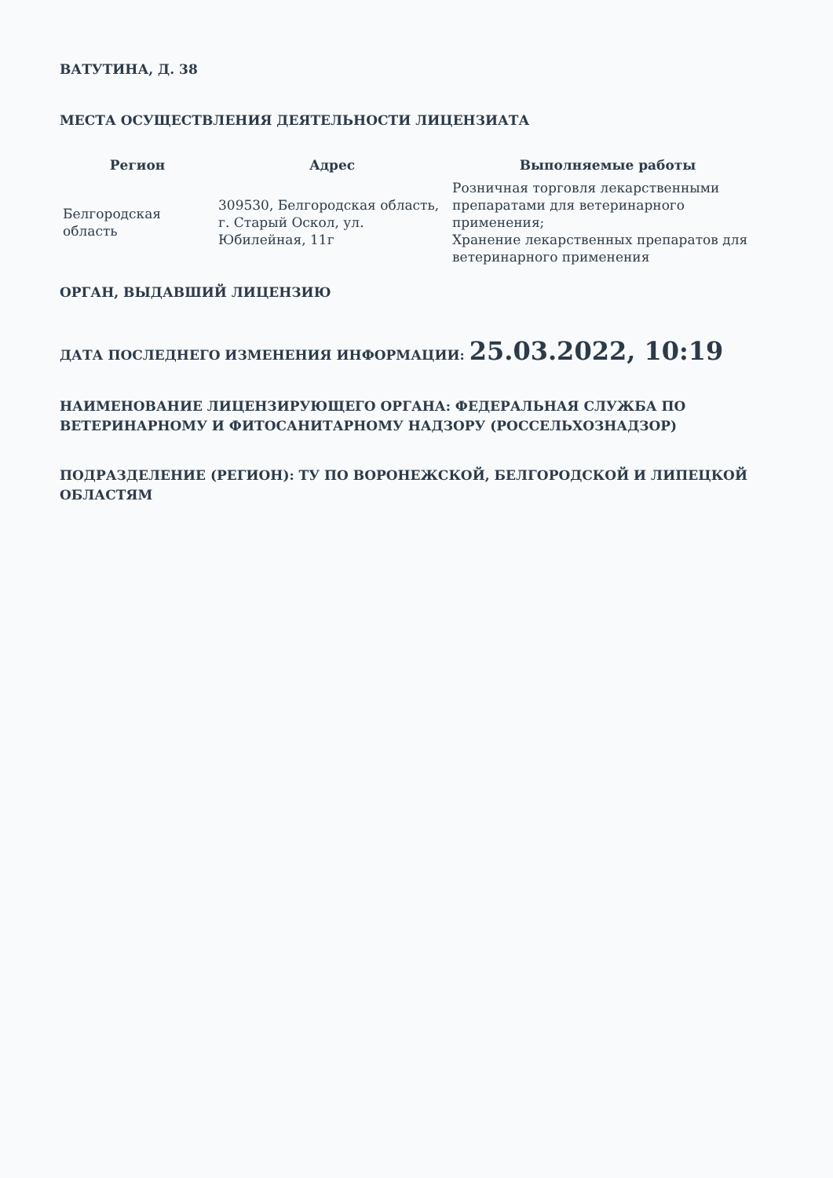ВАТУТИНА, Д. 38
МЕСТА ОСУЩЕСТВЛЕНИЯ ДЕЯТЕЛЬНОСТИ ЛИЦЕНЗИАТА
| Регион | Адрес | Выполняемые работы |
| --- | --- | --- |
| Белгородская область | 309530, Белгородская область, г. Старый Оскол, ул. Юбилейная, 11г | Розничная торговля лекарственными препаратами для ветеринарного применения; Хранение лекарственных препаратов для ветеринарного применения |
ОРГАН, ВЫДАВШИЙ ЛИЦЕНЗИЮ
ДАТА ПОСЛЕДНЕГО ИЗМЕНЕНИЯ ИНФОРМАЦИИ: 25.03.2022, 10:19
НАИМЕНОВАНИЕ ЛИЦЕНЗИРУЮЩЕГО ОРГАНА: ФЕДЕРАЛЬНАЯ СЛУЖБА ПО ВЕТЕРИНАРНОМУ И ФИТОСАНИТАРНОМУ НАДЗОРУ (РОССЕЛЬХОЗНАДЗОР)
ПОДРАЗДЕЛЕНИЕ (РЕГИОН): ТУ ПО ВОРОНЕЖСКОЙ, БЕЛГОРОДСКОЙ И ЛИПЕЦКОЙ ОБЛАСТЯМ